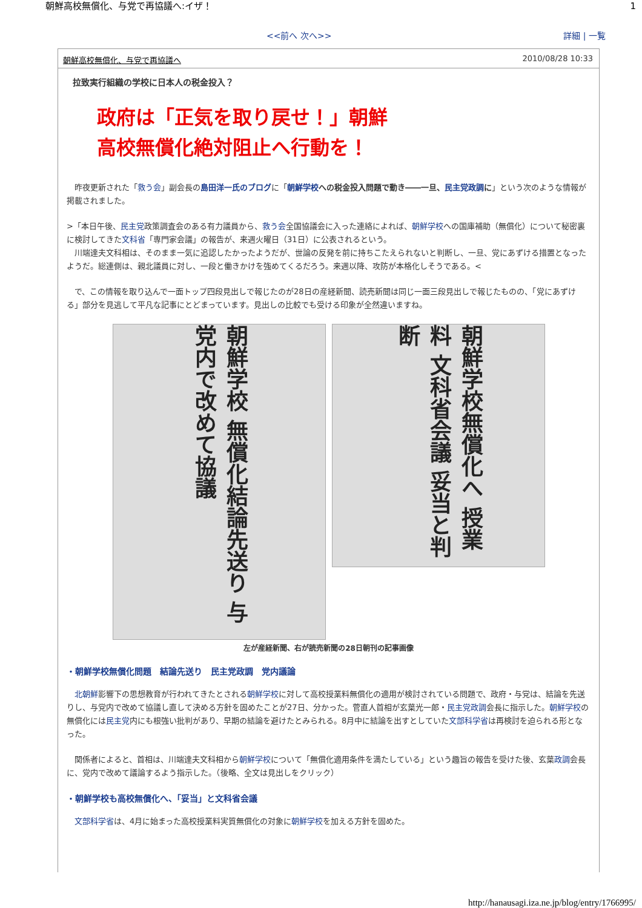朝鮮高校無償化、与党で再協議へ:イザ！ 1
<<前へ 次へ>> 詳細 | 一覧
朝鮮高校無償化、与党で再協議へ 2010/08/28 10:33
拉致実行組織の学校に日本人の税金投入？
政府は「正気を取り戻せ！」朝鮮
高校無償化絶対阻止へ行動を！
　昨夜更新された「救う会」副会長の島田洋一氏のブログに「朝鮮学校への税金投入問題で動き――一旦、民主党政調に」という次のような情報が掲載されました。
>「本日午後、民主党政策調査会のある有力議員から、救う会全国協議会に入った連絡によれば、朝鮮学校への国庫補助（無償化）について秘密裏に検討してきた文科省「専門家会議」の報告が、来週火曜日（31日）に公表されるという。
　川端達夫文科相は、そのまま一気に追認したかったようだが、世論の反発を前に持ちこたえられないと判断し、一旦、党にあずける措置となったようだ。総連側は、親北議員に対し、一段と働きかけを強めてくるだろう。来週以降、攻防が本格化しそうである。<
　で、この情報を取り込んで一面トップ四段見出しで報じたのが28日の産経新聞、読売新聞は同じ一面三段見出しで報じたものの、「党にあずける」部分を見逃して平凡な記事にとどまっています。見出しの比較でも受ける印象が全然違いますね。
朝鮮学校 無償化結論先送り 与党内で改めて協議
朝鮮学校無償化へ 授業料 文科省会議 妥当と判断
左が産経新聞、右が読売新聞の28日朝刊の記事画像
・朝鮮学校無償化問題　結論先送り　民主党政調　党内議論
　北朝鮮影響下の思想教育が行われてきたとされる朝鮮学校に対して高校授業料無償化の適用が検討されている問題で、政府・与党は、結論を先送りし、与党内で改めて協議し直して決める方針を固めたことが27日、分かった。菅直人首相が玄葉光一郎・民主党政調会長に指示した。朝鮮学校の無償化には民主党内にも根強い批判があり、早期の結論を避けたとみられる。8月中に結論を出すとしていた文部科学省は再検討を迫られる形となった。
　関係者によると、首相は、川端達夫文科相から朝鮮学校について「無償化適用条件を満たしている」という趣旨の報告を受けた後、玄葉政調会長に、党内で改めて議論するよう指示した。（後略、全文は見出しをクリック）
・朝鮮学校も高校無償化へ、「妥当」と文科省会議
　文部科学省は、4月に始まった高校授業料実質無償化の対象に朝鮮学校を加える方針を固めた。
http://hanausagi.iza.ne.jp/blog/entry/1766995/